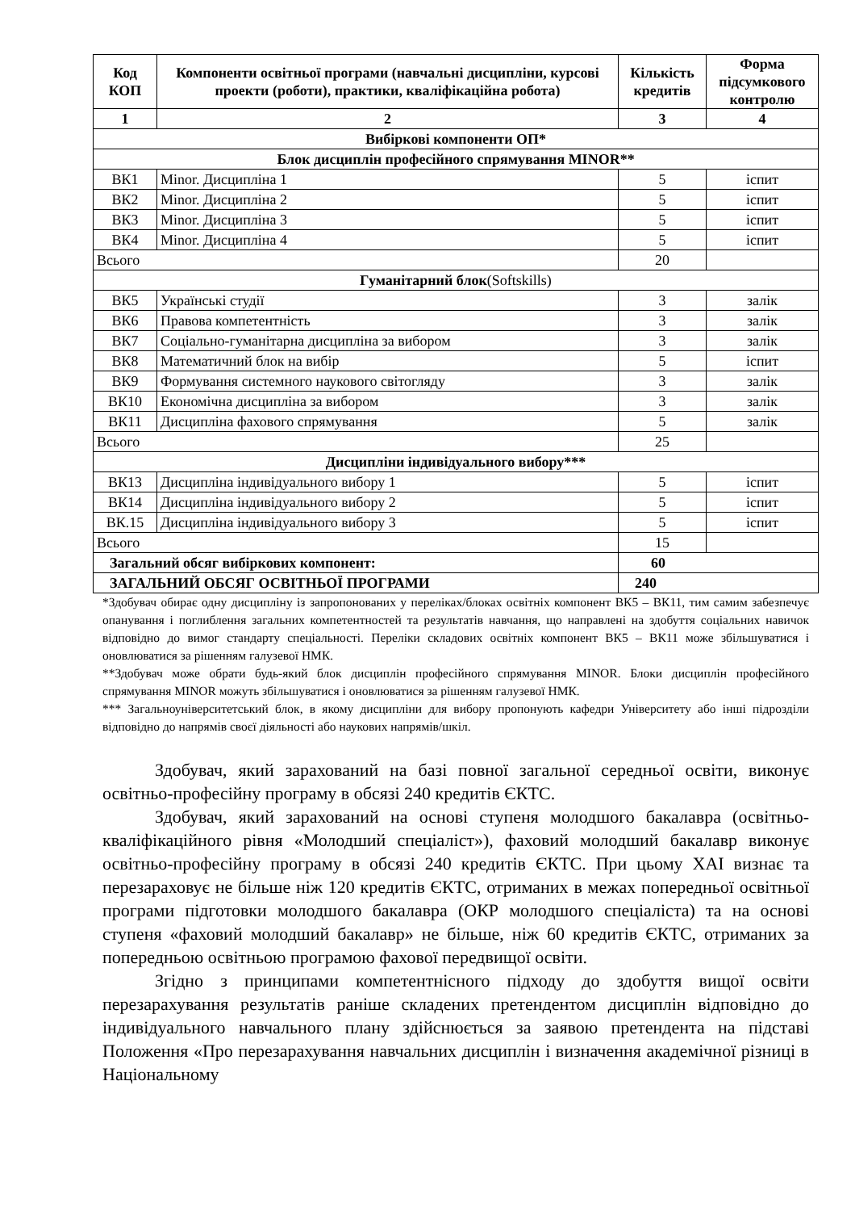| Код КОП | Компоненти освітньої програми (навчальні дисципліни, курсові проекти (роботи), практики, кваліфікаційна робота) | Кількість кредитів | Форма підсумкового контролю |
| --- | --- | --- | --- |
| 1 | 2 | 3 | 4 |
| Вибіркові компоненти ОП* | | | |
| Блок дисциплін професійного спрямування MINOR** | | | |
| ВК1 | Minor. Дисципліна 1 | 5 | іспит |
| ВК2 | Minor. Дисципліна 2 | 5 | іспит |
| ВК3 | Minor. Дисципліна 3 | 5 | іспит |
| ВК4 | Minor. Дисципліна 4 | 5 | іспит |
| Всього | | 20 | |
| Гуманітарний блок (Softskills) | | | |
| ВК5 | Українські студії | 3 | залік |
| ВК6 | Правова компетентність | 3 | залік |
| ВК7 | Соціально-гуманітарна дисципліна за вибором | 3 | залік |
| ВК8 | Математичний блок на вибір | 5 | іспит |
| ВК9 | Формування системного наукового світогляду | 3 | залік |
| ВК10 | Економічна дисципліна за вибором | 3 | залік |
| ВК11 | Дисципліна фахового спрямування | 5 | залік |
| Всього | | 25 | |
| Дисципліни індивідуального вибору*** | | | |
| ВК13 | Дисципліна індивідуального вибору 1 | 5 | іспит |
| ВК14 | Дисципліна індивідуального вибору 2 | 5 | іспит |
| ВК.15 | Дисципліна індивідуального вибору 3 | 5 | іспит |
| Всього | | 15 | |
| Загальний обсяг вибіркових компонент: | | 60 | |
| ЗАГАЛЬНИЙ ОБСЯГ ОСВІТНЬОЇ ПРОГРАМИ | | 240 | |
*Здобувач обирає одну дисципліну із запропонованих у переліках/блоках освітніх компонент ВК5 – ВК11, тим самим забезпечує опанування і поглиблення загальних компетентностей та результатів навчання, що направлені на здобуття соціальних навичок відповідно до вимог стандарту спеціальності. Переліки складових освітніх компонент ВК5 – ВК11 може збільшуватися і оновлюватися за рішенням галузевої НМК.
**Здобувач може обрати будь-який блок дисциплін професійного спрямування MINOR. Блоки дисциплін професійного спрямування MINOR можуть збільшуватися і оновлюватися за рішенням галузевої НМК.
*** Загальноуніверситетський блок, в якому дисципліни для вибору пропонують кафедри Університету або інші підрозділи відповідно до напрямів своєї діяльності або наукових напрямів/шкіл.
Здобувач, який зарахований на базі повної загальної середньої освіти, виконує освітньо-професійну програму в обсязі 240 кредитів ЄКТС.
Здобувач, який зарахований на основі ступеня молодшого бакалавра (освітньо-кваліфікаційного рівня «Молодший спеціаліст»), фаховий молодший бакалавр виконує освітньо-професійну програму в обсязі 240 кредитів ЄКТС. При цьому ХАІ визнає та перезараховує не більше ніж 120 кредитів ЄКТС, отриманих в межах попередньої освітньої програми підготовки молодшого бакалавра (ОКР молодшого спеціаліста) та на основі ступеня «фаховий молодший бакалавр» не більше, ніж 60 кредитів ЄКТС, отриманих за попередньою освітньою програмою фахової передвищої освіти.
Згідно з принципами компетентнісного підходу до здобуття вищої освіти перезарахування результатів раніше складених претендентом дисциплін відповідно до індивідуального навчального плану здійснюється за заявою претендента на підставі Положення «Про перезарахування навчальних дисциплін і визначення академічної різниці в Національному